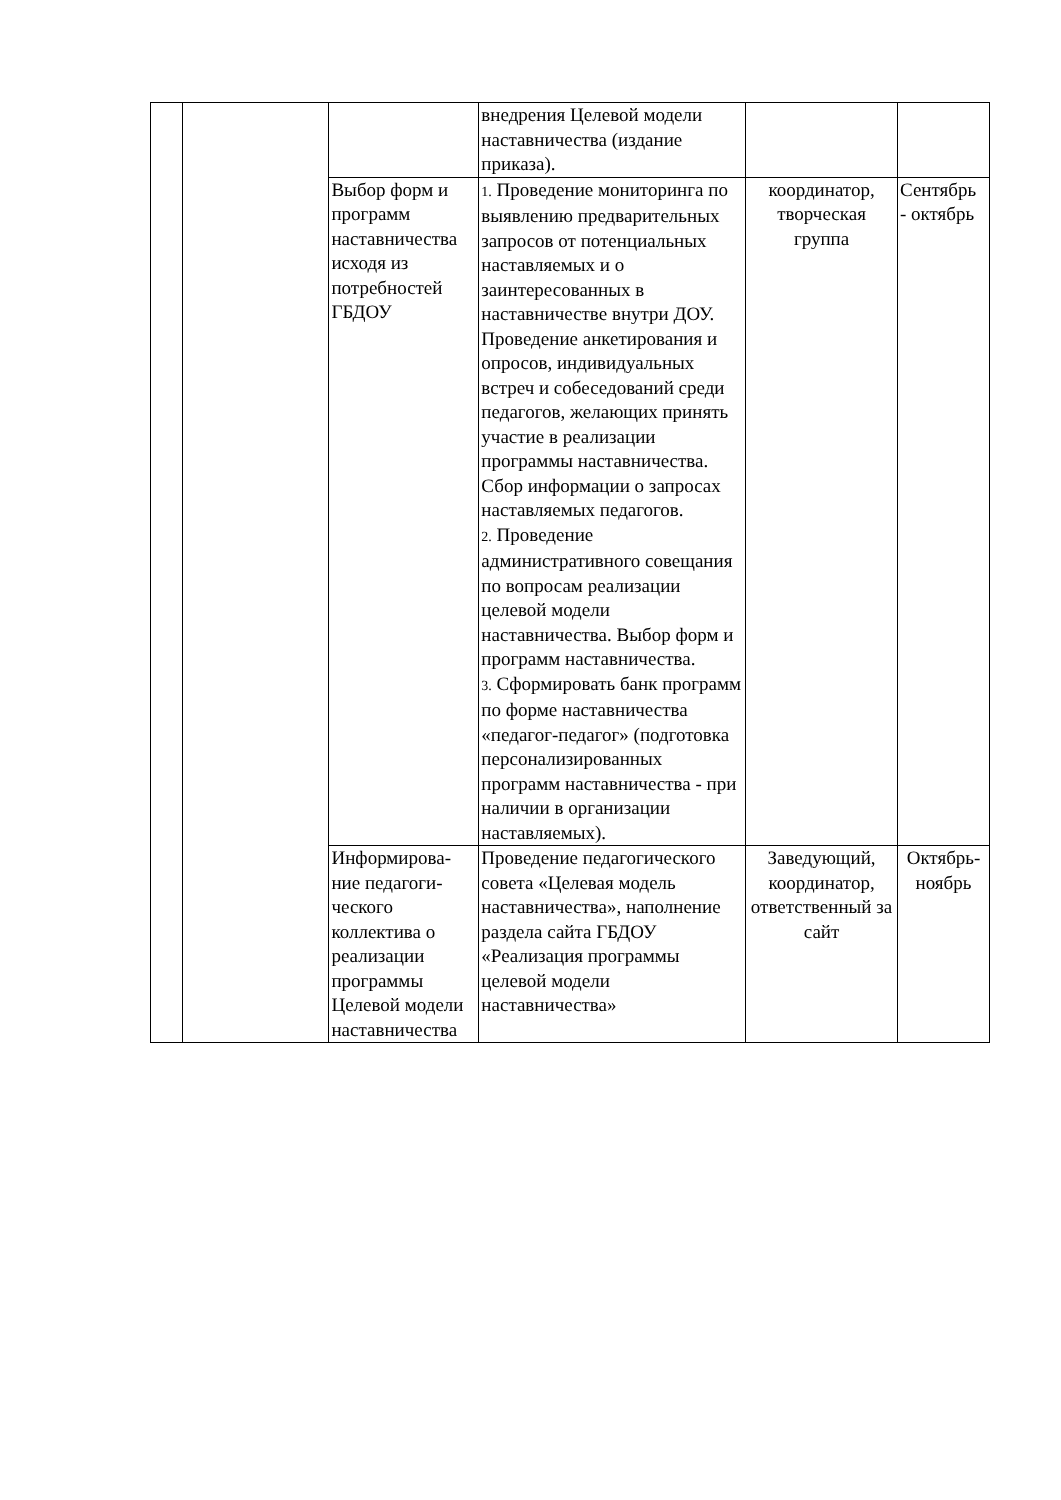| | | | внедрения Целевой модели наставничества (издание приказа). | | |
| | | Выбор форм и программ наставничества исходя из потребностей ГБДОУ | 1. Проведение мониторинга по выявлению предварительных запросов от потенциальных наставляемых и о заинтересованных в наставничестве внутри ДОУ. Проведение анкетирования и опросов, индивидуальных встреч и собеседований среди педагогов, желающих принять участие в реализации программы наставничества. Сбор информации о запросах наставляемых педагогов. 2. Проведение административного совещания по вопросам реализации целевой модели наставничества. Выбор форм и программ наставничества. 3. Сформировать банк программ по форме наставничества «педагог-педагог» (подготовка персонализированных программ наставничества - при наличии в организации наставляемых). | координатор, творческая группа | Сентябрь - октябрь |
| | | Информирова-ние педагоги-ческого коллектива о реализации программы Целевой модели наставничества | Проведение педагогического совета «Целевая модель наставничества», наполнение раздела сайта ГБДОУ «Реализация программы целевой модели наставничества» | Заведующий, координатор, ответственный за сайт | Октябрь-ноябрь |